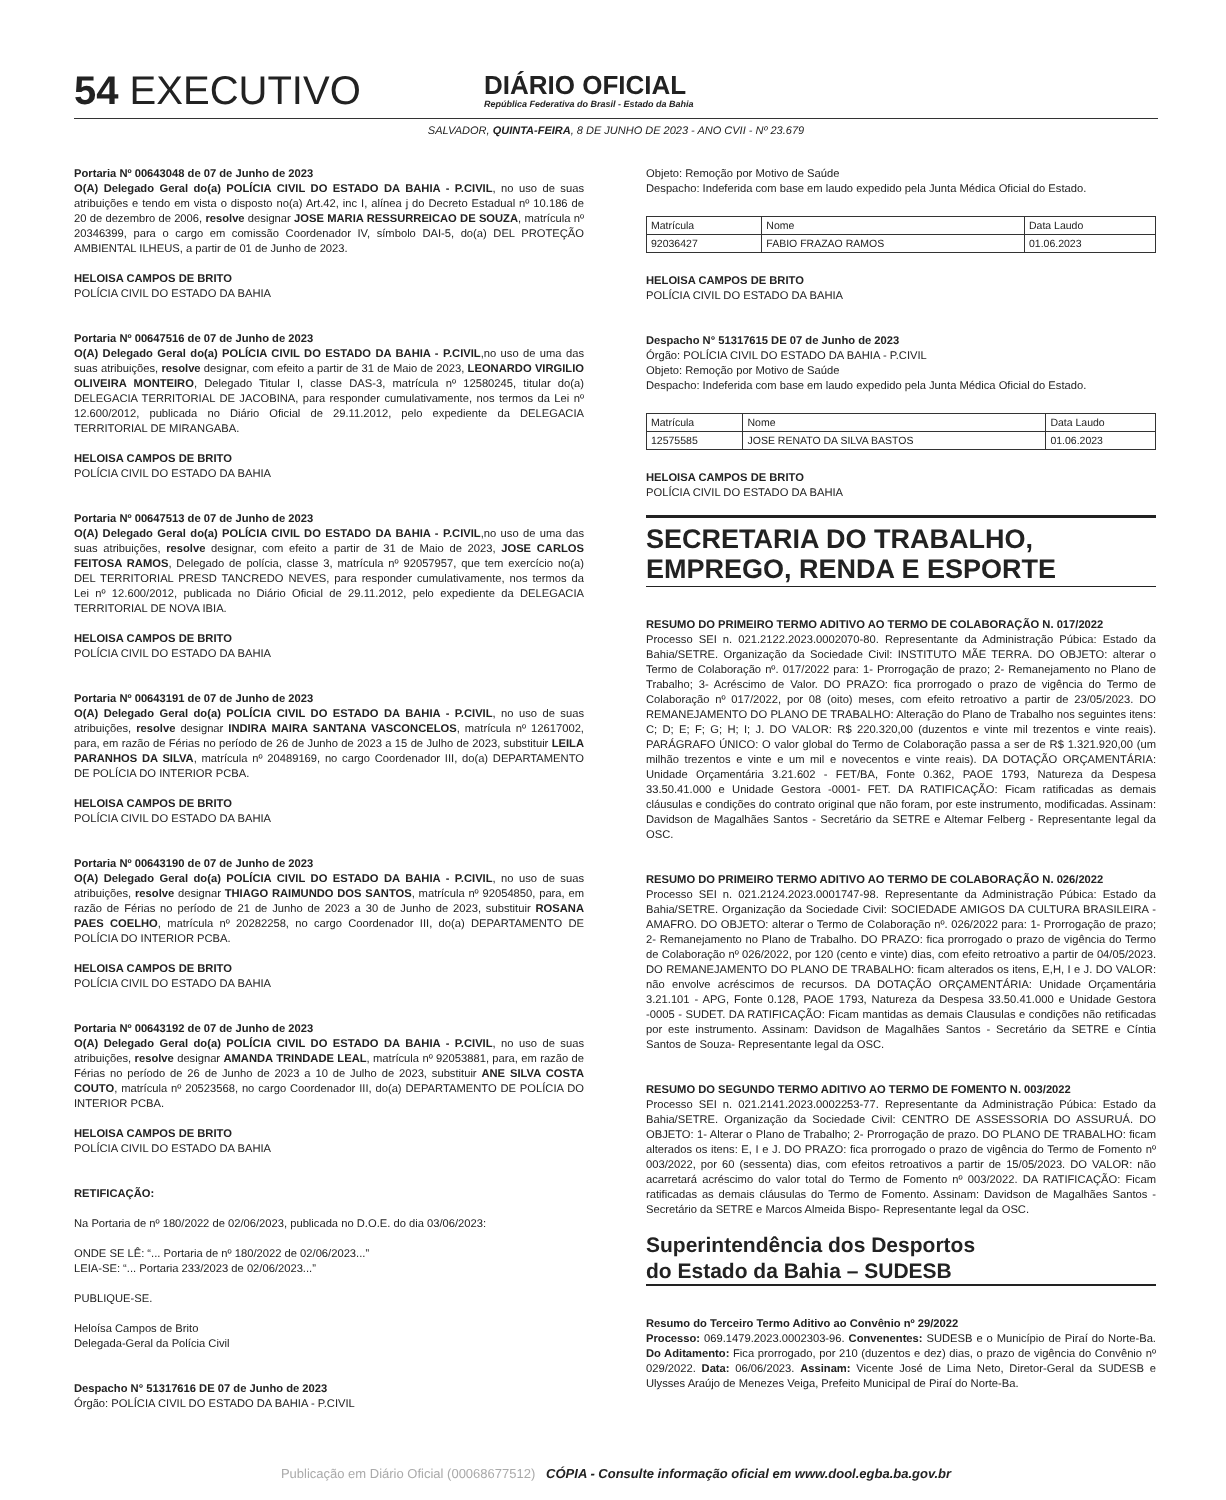54 EXECUTIVO
DIÁRIO OFICIAL
República Federativa do Brasil - Estado da Bahia
SALVADOR, QUINTA-FEIRA, 8 DE JUNHO DE 2023 - ANO CVII - Nº 23.679
Portaria Nº 00643048 de 07 de Junho de 2023
O(A) Delegado Geral do(a) POLÍCIA CIVIL DO ESTADO DA BAHIA - P.CIVIL, no uso de suas atribuições e tendo em vista o disposto no(a) Art.42, inc I, alínea j do Decreto Estadual nº 10.186 de 20 de dezembro de 2006, resolve designar JOSE MARIA RESSURREICAO DE SOUZA, matrícula nº 20346399, para o cargo em comissão Coordenador IV, símbolo DAI-5, do(a) DEL PROTEÇÃO AMBIENTAL ILHEUS, a partir de 01 de Junho de 2023.
HELOISA CAMPOS DE BRITO
POLÍCIA CIVIL DO ESTADO DA BAHIA
Portaria Nº 00647516 de 07 de Junho de 2023
O(A) Delegado Geral do(a) POLÍCIA CIVIL DO ESTADO DA BAHIA - P.CIVIL,no uso de uma das suas atribuições, resolve designar, com efeito a partir de 31 de Maio de 2023, LEONARDO VIRGILIO OLIVEIRA MONTEIRO, Delegado Titular I, classe DAS-3, matrícula nº 12580245, titular do(a) DELEGACIA TERRITORIAL DE JACOBINA, para responder cumulativamente, nos termos da Lei nº 12.600/2012, publicada no Diário Oficial de 29.11.2012, pelo expediente da DELEGACIA TERRITORIAL DE MIRANGABA.
HELOISA CAMPOS DE BRITO
POLÍCIA CIVIL DO ESTADO DA BAHIA
Portaria Nº 00647513 de 07 de Junho de 2023
O(A) Delegado Geral do(a) POLÍCIA CIVIL DO ESTADO DA BAHIA - P.CIVIL,no uso de uma das suas atribuições, resolve designar, com efeito a partir de 31 de Maio de 2023, JOSE CARLOS FEITOSA RAMOS, Delegado de polícia, classe 3, matrícula nº 92057957, que tem exercício no(a) DEL TERRITORIAL PRESD TANCREDO NEVES, para responder cumulativamente, nos termos da Lei nº 12.600/2012, publicada no Diário Oficial de 29.11.2012, pelo expediente da DELEGACIA TERRITORIAL DE NOVA IBIA.
HELOISA CAMPOS DE BRITO
POLÍCIA CIVIL DO ESTADO DA BAHIA
Portaria Nº 00643191 de 07 de Junho de 2023
O(A) Delegado Geral do(a) POLÍCIA CIVIL DO ESTADO DA BAHIA - P.CIVIL, no uso de suas atribuições, resolve designar INDIRA MAIRA SANTANA VASCONCELOS, matrícula nº 12617002, para, em razão de Férias no período de 26 de Junho de 2023 a 15 de Julho de 2023, substituir LEILA PARANHOS DA SILVA, matrícula nº 20489169, no cargo Coordenador III, do(a) DEPARTAMENTO DE POLÍCIA DO INTERIOR PCBA.
HELOISA CAMPOS DE BRITO
POLÍCIA CIVIL DO ESTADO DA BAHIA
Portaria Nº 00643190 de 07 de Junho de 2023
O(A) Delegado Geral do(a) POLÍCIA CIVIL DO ESTADO DA BAHIA - P.CIVIL, no uso de suas atribuições, resolve designar THIAGO RAIMUNDO DOS SANTOS, matrícula nº 92054850, para, em razão de Férias no período de 21 de Junho de 2023 a 30 de Junho de 2023, substituir ROSANA PAES COELHO, matrícula nº 20282258, no cargo Coordenador III, do(a) DEPARTAMENTO DE POLÍCIA DO INTERIOR PCBA.
HELOISA CAMPOS DE BRITO
POLÍCIA CIVIL DO ESTADO DA BAHIA
Portaria Nº 00643192 de 07 de Junho de 2023
O(A) Delegado Geral do(a) POLÍCIA CIVIL DO ESTADO DA BAHIA - P.CIVIL, no uso de suas atribuições, resolve designar AMANDA TRINDADE LEAL, matrícula nº 92053881, para, em razão de Férias no período de 26 de Junho de 2023 a 10 de Julho de 2023, substituir ANE SILVA COSTA COUTO, matrícula nº 20523568, no cargo Coordenador III, do(a) DEPARTAMENTO DE POLÍCIA DO INTERIOR PCBA.
HELOISA CAMPOS DE BRITO
POLÍCIA CIVIL DO ESTADO DA BAHIA
RETIFICAÇÃO:
Na Portaria de nº 180/2022 de 02/06/2023, publicada no D.O.E. do dia 03/06/2023:
ONDE SE LÊ: “... Portaria de nº 180/2022 de 02/06/2023...”
LEIA-SE: “... Portaria 233/2023 de 02/06/2023...”
PUBLIQUE-SE.
Heloísa Campos de Brito
Delegada-Geral da Polícia Civil
Despacho N° 51317616 DE 07 de Junho de 2023
Órgão: POLÍCIA CIVIL DO ESTADO DA BAHIA - P.CIVIL
Objeto: Remoção por Motivo de Saúde
Despacho: Indeferida com base em laudo expedido pela Junta Médica Oficial do Estado.
| Matrícula | Nome | Data Laudo |
| --- | --- | --- |
| 92036427 | FABIO FRAZAO RAMOS | 01.06.2023 |
HELOISA CAMPOS DE BRITO
POLÍCIA CIVIL DO ESTADO DA BAHIA
Despacho N° 51317615 DE 07 de Junho de 2023
Órgão: POLÍCIA CIVIL DO ESTADO DA BAHIA - P.CIVIL
Objeto: Remoção por Motivo de Saúde
Despacho: Indeferida com base em laudo expedido pela Junta Médica Oficial do Estado.
| Matrícula | Nome | Data Laudo |
| --- | --- | --- |
| 12575585 | JOSE RENATO DA SILVA BASTOS | 01.06.2023 |
HELOISA CAMPOS DE BRITO
POLÍCIA CIVIL DO ESTADO DA BAHIA
SECRETARIA DO TRABALHO,
EMPREGO, RENDA E ESPORTE
RESUMO DO PRIMEIRO TERMO ADITIVO AO TERMO DE COLABORAÇÃO N. 017/2022
Processo SEI n. 021.2122.2023.0002070-80. Representante da Administração Púbica: Estado da Bahia/SETRE. Organização da Sociedade Civil: INSTITUTO MÃE TERRA. DO OBJETO: alterar o Termo de Colaboração nº. 017/2022 para: 1- Prorrogação de prazo; 2- Remanejamento no Plano de Trabalho; 3- Acréscimo de Valor. DO PRAZO: fica prorrogado o prazo de vigência do Termo de Colaboração nº 017/2022, por 08 (oito) meses, com efeito retroativo a partir de 23/05/2023. DO REMANEJAMENTO DO PLANO DE TRABALHO: Alteração do Plano de Trabalho nos seguintes itens: C; D; E; F; G; H; I; J. DO VALOR: R$ 220.320,00 (duzentos e vinte mil trezentos e vinte reais). PARÁGRAFO ÚNICO: O valor global do Termo de Colaboração passa a ser de R$ 1.321.920,00 (um milhão trezentos e vinte e um mil e novecentos e vinte reais). DA DOTAÇÃO ORÇAMENTÁRIA: Unidade Orçamentária 3.21.602 - FET/BA, Fonte 0.362, PAOE 1793, Natureza da Despesa 33.50.41.000 e Unidade Gestora -0001- FET. DA RATIFICAÇÃO: Ficam ratificadas as demais cláusulas e condições do contrato original que não foram, por este instrumento, modificadas. Assinam: Davidson de Magalhães Santos - Secretário da SETRE e Altemar Felberg - Representante legal da OSC.
RESUMO DO PRIMEIRO TERMO ADITIVO AO TERMO DE COLABORAÇÃO N. 026/2022
Processo SEI n. 021.2124.2023.0001747-98. Representante da Administração Púbica: Estado da Bahia/SETRE. Organização da Sociedade Civil: SOCIEDADE AMIGOS DA CULTURA BRASILEIRA - AMAFRO. DO OBJETO: alterar o Termo de Colaboração nº. 026/2022 para: 1- Prorrogação de prazo; 2- Remanejamento no Plano de Trabalho. DO PRAZO: fica prorrogado o prazo de vigência do Termo de Colaboração nº 026/2022, por 120 (cento e vinte) dias, com efeito retroativo a partir de 04/05/2023. DO REMANEJAMENTO DO PLANO DE TRABALHO: ficam alterados os itens, E,H, I e J. DO VALOR: não envolve acréscimos de recursos. DA DOTAÇÃO ORÇAMENTÁRIA: Unidade Orçamentária 3.21.101 - APG, Fonte 0.128, PAOE 1793, Natureza da Despesa 33.50.41.000 e Unidade Gestora -0005 - SUDET. DA RATIFICAÇÃO: Ficam mantidas as demais Clausulas e condições não retificadas por este instrumento. Assinam: Davidson de Magalhães Santos - Secretário da SETRE e Cíntia Santos de Souza- Representante legal da OSC.
RESUMO DO SEGUNDO TERMO ADITIVO AO TERMO DE FOMENTO N. 003/2022
Processo SEI n. 021.2141.2023.0002253-77. Representante da Administração Púbica: Estado da Bahia/SETRE. Organização da Sociedade Civil: CENTRO DE ASSESSORIA DO ASSURUÁ. DO OBJETO: 1- Alterar o Plano de Trabalho; 2- Prorrogação de prazo. DO PLANO DE TRABALHO: ficam alterados os itens: E, I e J. DO PRAZO: fica prorrogado o prazo de vigência do Termo de Fomento nº 003/2022, por 60 (sessenta) dias, com efeitos retroativos a partir de 15/05/2023. DO VALOR: não acarretará acréscimo do valor total do Termo de Fomento nº 003/2022. DA RATIFICAÇÃO: Ficam ratificadas as demais cláusulas do Termo de Fomento. Assinam: Davidson de Magalhães Santos - Secretário da SETRE e Marcos Almeida Bispo- Representante legal da OSC.
Superintendência dos Desportos
do Estado da Bahia – SUDESB
Resumo do Terceiro Termo Aditivo ao Convênio nº 29/2022
Processo: 069.1479.2023.0002303-96. Convenentes: SUDESB e o Município de Piraí do Norte-Ba. Do Aditamento: Fica prorrogado, por 210 (duzentos e dez) dias, o prazo de vigência do Convênio nº 029/2022. Data: 06/06/2023. Assinam: Vicente José de Lima Neto, Diretor-Geral da SUDESB e Ulysses Araújo de Menezes Veiga, Prefeito Municipal de Piraí do Norte-Ba.
Publicação em Diário Oficial (00068677512) CÓPIA - Consulte informação oficial em www.dool.egba.ba.gov.br